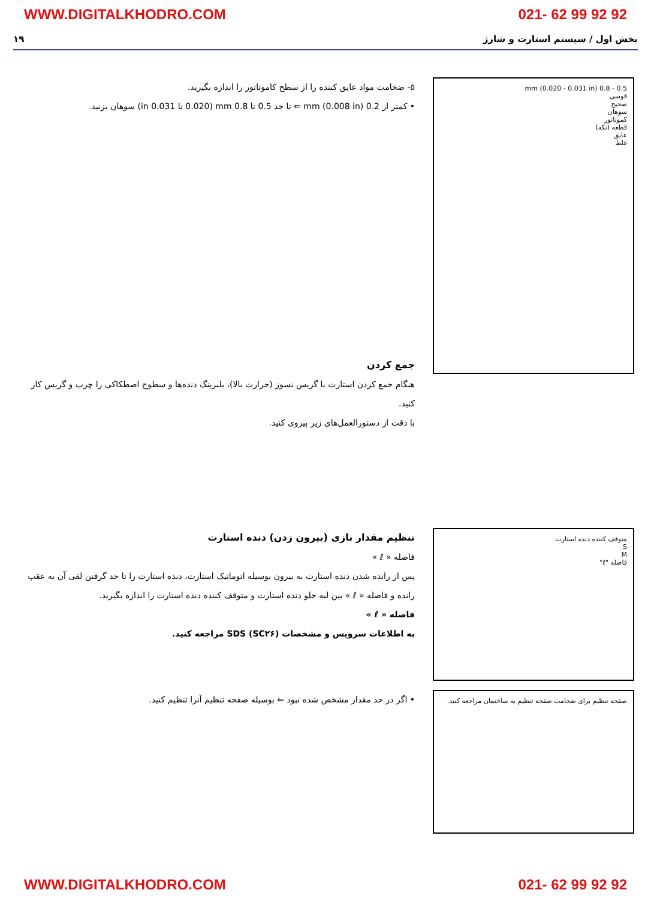WWW.DIGITALKHODRO.COM 021- 62 99 92 92
۱۹ بخش اول / سیستم استارت و شارژ
0.5 - 0.8 mm (0.020 - 0.031 in)
قوسی
صحیح
سوهان
کموتاتور
قطعه (تکه)
عایق
غلط
۵- ضخامت مواد عایق کننده را از سطح کاموتاتور را اندازه بگیرید.
• کمتر از 0.2 mm (0.008 in) ⇐ تا حد 0.5 تا 0.8 mm (0.020 تا 0.031 in) سوهان بزنید.
جمع کردن
هنگام جمع کردن استارت با گریس نسوز (حرارت بالا)، بلبرینگ دنده‌ها و سطوح اصطکاکی را چرب و گریس کار کنید.
با دقت از دستورالعمل‌های زیر پیروی کنید.
متوقف کننده دنده استارت
S
M
فاصله "ℓ"
تنظیم مقدار بازی (بیرون زدن) دنده استارت
فاصله « ℓ »
پس از رانده شدن دنده استارت به بیرون بوسیله اتوماتیک استارت، دنده استارت را تا حد گرفتن لقی آن به عقب رانده و فاصله « ℓ » بین لبه جلو دنده استارت و متوقف کننده دنده استارت را اندازه بگیرید.
فاصله « ℓ »
به اطلاعات سرویس و مشخصات SDS (SC۲۶) مراجعه کنید.
صفحه تنظیم برای ضخامت صفحه تنظیم به ساختمان مراجعه کنید.
• اگر در حد مقدار مشخص شده نبود ⇐ بوسیله صفحه تنظیم آنرا تنظیم کنید.
WWW.DIGITALKHODRO.COM 021- 62 99 92 92